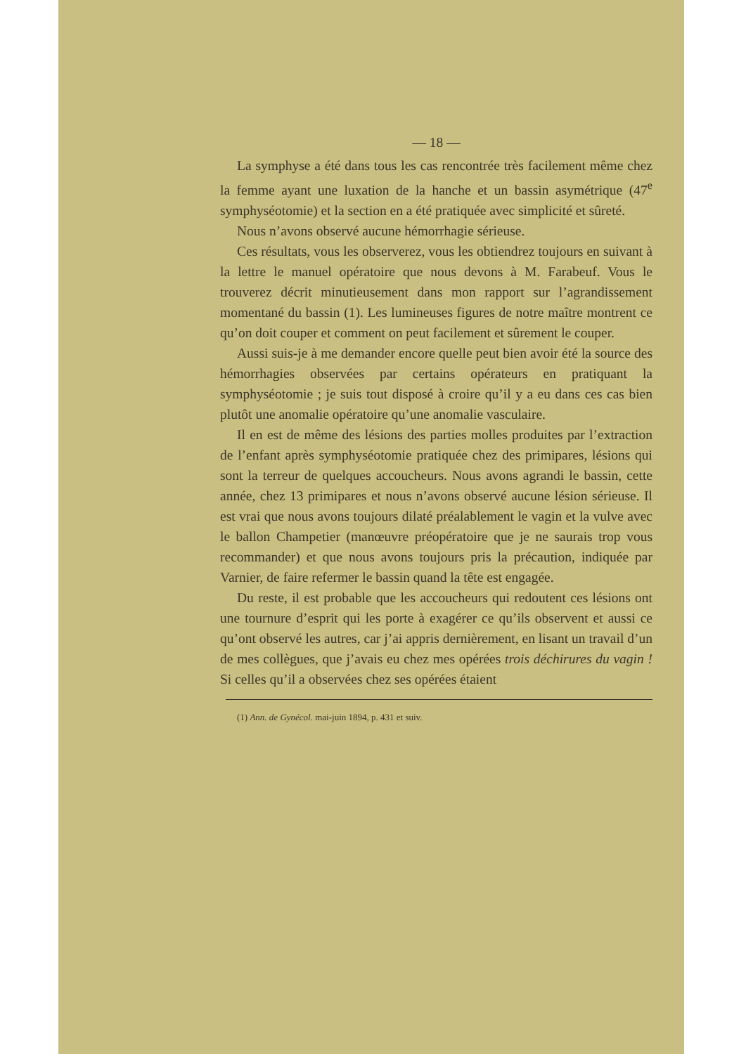— 18 —
La symphyse a été dans tous les cas rencontrée très facilement même chez la femme ayant une luxation de la hanche et un bassin asymétrique (47<sup>e</sup> symphyséotomie) et la section en a été pratiquée avec simplicité et sûreté.
Nous n’avons observé aucune hémorrhagie sérieuse.
Ces résultats, vous les observerez, vous les obtiendrez toujours en suivant à la lettre le manuel opératoire que nous devons à M. Farabeuf. Vous le trouverez décrit minutieusement dans mon rapport sur l’agrandissement momentané du bassin (1). Les lumineuses figures de notre maître montrent ce qu’on doit couper et comment on peut facilement et sûrement le couper.
Aussi suis-je à me demander encore quelle peut bien avoir été la source des hémorrhagies observées par certains opérateurs en pratiquant la symphyséotomie ; je suis tout disposé à croire qu’il y a eu dans ces cas bien plutôt une anomalie opératoire qu’une anomalie vasculaire.
Il en est de même des lésions des parties molles produites par l’extraction de l’enfant après symphyséotomie pratiquée chez des primipares, lésions qui sont la terreur de quelques accoucheurs. Nous avons agrandi le bassin, cette année, chez 13 primipares et nous n’avons observé aucune lésion sérieuse. Il est vrai que nous avons toujours dilaté préalablement le vagin et la vulve avec le ballon Champetier (manœuvre préopératoire que je ne saurais trop vous recommander) et que nous avons toujours pris la précaution, indiquée par Varnier, de faire refermer le bassin quand la tête est engagée.
Du reste, il est probable que les accoucheurs qui redoutent ces lésions ont une tournure d’esprit qui les porte à exagérer ce qu’ils observent et aussi ce qu’ont observé les autres, car j’ai appris dernièrement, en lisant un travail d’un de mes collègues, que j’avais eu chez mes opérées trois déchirures du vagin ! Si celles qu’il a observées chez ses opérées étaient
(1) Ann. de Gynécol. mai-juin 1894, p. 431 et suiv.